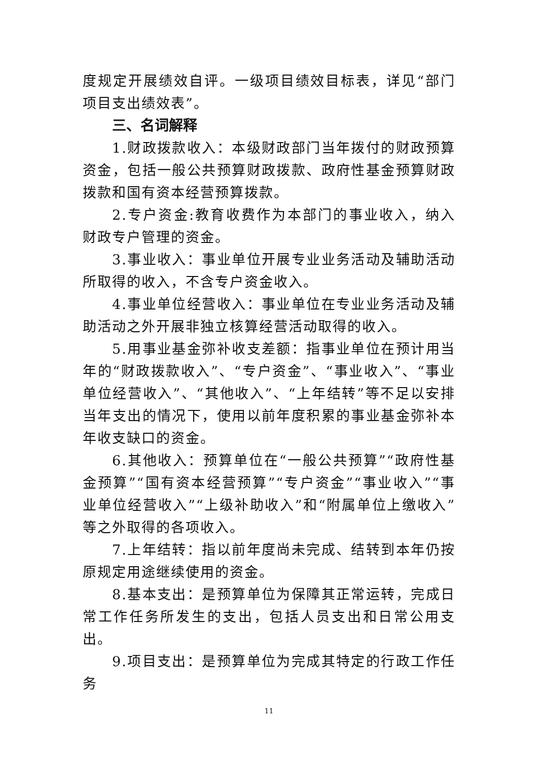度规定开展绩效自评。一级项目绩效目标表，详见“部门项目支出绩效表”。
三、名词解释
1.财政拨款收入：本级财政部门当年拨付的财政预算资金，包括一般公共预算财政拨款、政府性基金预算财政拨款和国有资本经营预算拨款。
2.专户资金:教育收费作为本部门的事业收入，纳入财政专户管理的资金。
3.事业收入：事业单位开展专业业务活动及辅助活动所取得的收入，不含专户资金收入。
4.事业单位经营收入：事业单位在专业业务活动及辅助活动之外开展非独立核算经营活动取得的收入。
5.用事业基金弥补收支差额：指事业单位在预计用当年的“财政拨款收入”、“专户资金”、“事业收入”、“事业单位经营收入”、“其他收入”、“上年结转”等不足以安排当年支出的情况下，使用以前年度积累的事业基金弥补本年收支缺口的资金。
6.其他收入：预算单位在“一般公共预算”“政府性基金预算”“国有资本经营预算”“专户资金”“事业收入”“事业单位经营收入”“上级补助收入”和“附属单位上缴收入”等之外取得的各项收入。
7.上年结转：指以前年度尚未完成、结转到本年仍按原规定用途继续使用的资金。
8.基本支出：是预算单位为保障其正常运转，完成日常工作任务所发生的支出，包括人员支出和日常公用支出。
9.项目支出：是预算单位为完成其特定的行政工作任务
11